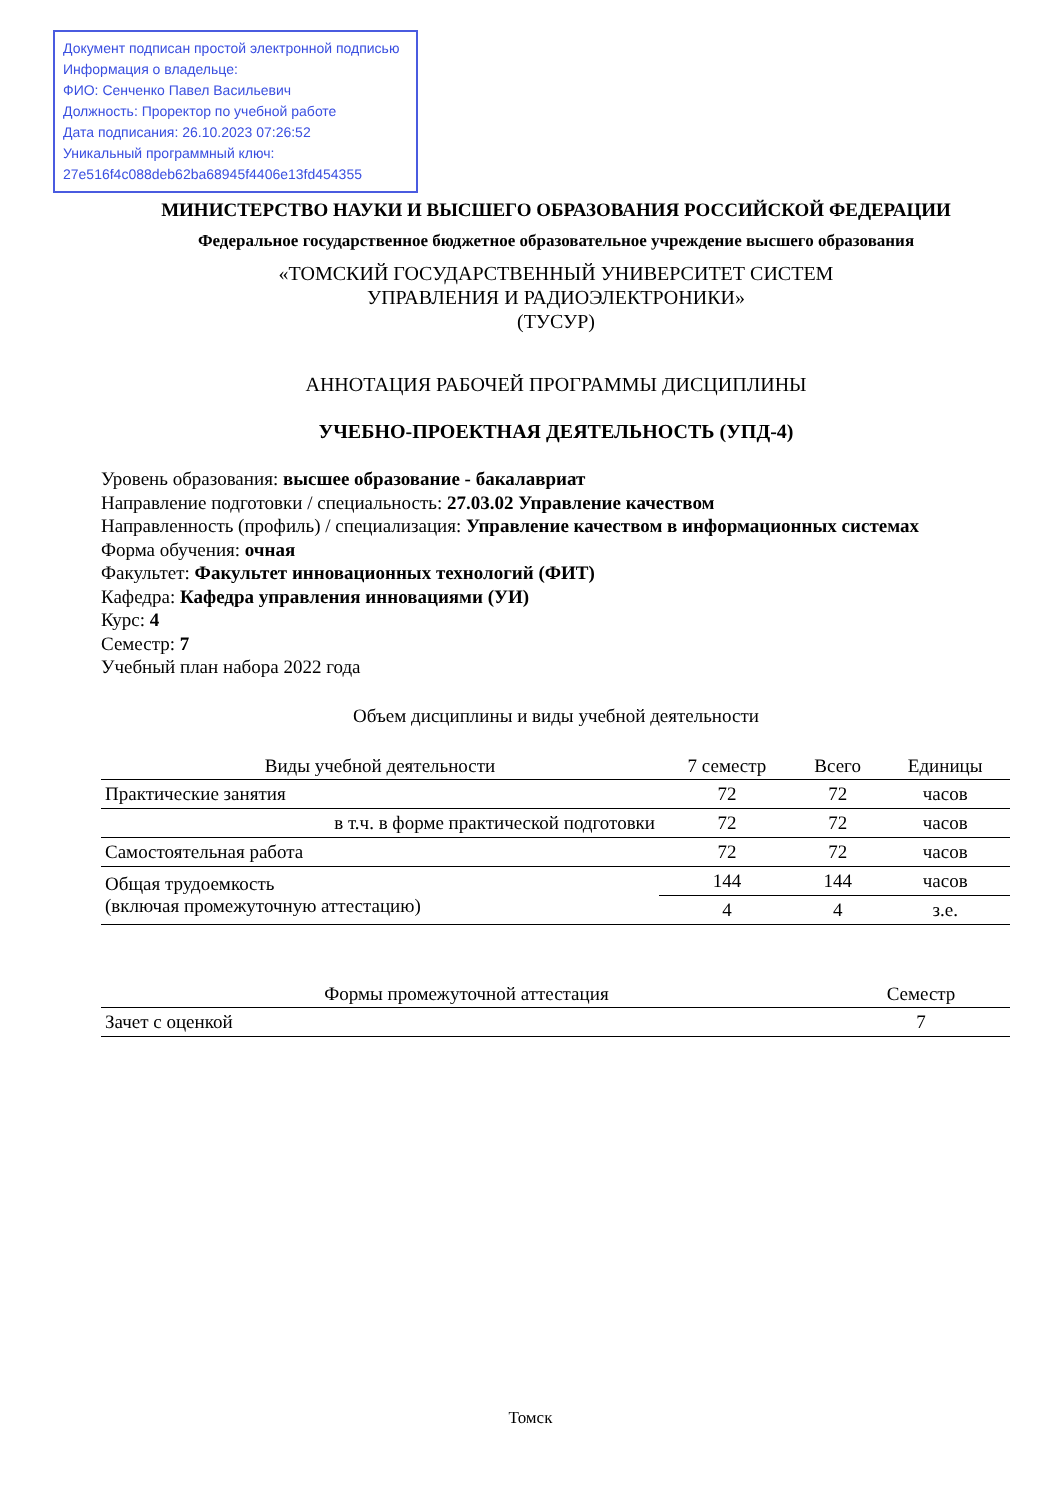Документ подписан простой электронной подписью
Информация о владельце:
ФИО: Сенченко Павел Васильевич
Должность: Проректор по учебной работе
Дата подписания: 26.10.2023 07:26:52
Уникальный программный ключ:
27e516f4c088deb62ba68945f4406e13fd454355
МИНИСТЕРСТВО НАУКИ И ВЫСШЕГО ОБРАЗОВАНИЯ РОССИЙСКОЙ ФЕДЕРАЦИИ
Федеральное государственное бюджетное образовательное учреждение высшего образования
«ТОМСКИЙ ГОСУДАРСТВЕННЫЙ УНИВЕРСИТЕТ СИСТЕМ
УПРАВЛЕНИЯ И РАДИОЭЛЕКТРОНИКИ»
(ТУСУР)
АННОТАЦИЯ РАБОЧЕЙ ПРОГРАММЫ ДИСЦИПЛИНЫ
УЧЕБНО-ПРОЕКТНАЯ ДЕЯТЕЛЬНОСТЬ (УПД-4)
Уровень образования: высшее образование - бакалавриат
Направление подготовки / специальность: 27.03.02 Управление качеством
Направленность (профиль) / специализация: Управление качеством в информационных системах
Форма обучения: очная
Факультет: Факультет инновационных технологий (ФИТ)
Кафедра: Кафедра управления инновациями (УИ)
Курс: 4
Семестр: 7
Учебный план набора 2022 года
Объем дисциплины и виды учебной деятельности
| Виды учебной деятельности | 7 семестр | Всего | Единицы |
| --- | --- | --- | --- |
| Практические занятия | 72 | 72 | часов |
| в т.ч. в форме практической подготовки | 72 | 72 | часов |
| Самостоятельная работа | 72 | 72 | часов |
| Общая трудоемкость (включая промежуточную аттестацию) | 144 | 144 | часов |
| | 4 | 4 | з.е. |
| Формы промежуточной аттестация | Семестр |
| --- | --- |
| Зачет с оценкой | 7 |
Томск